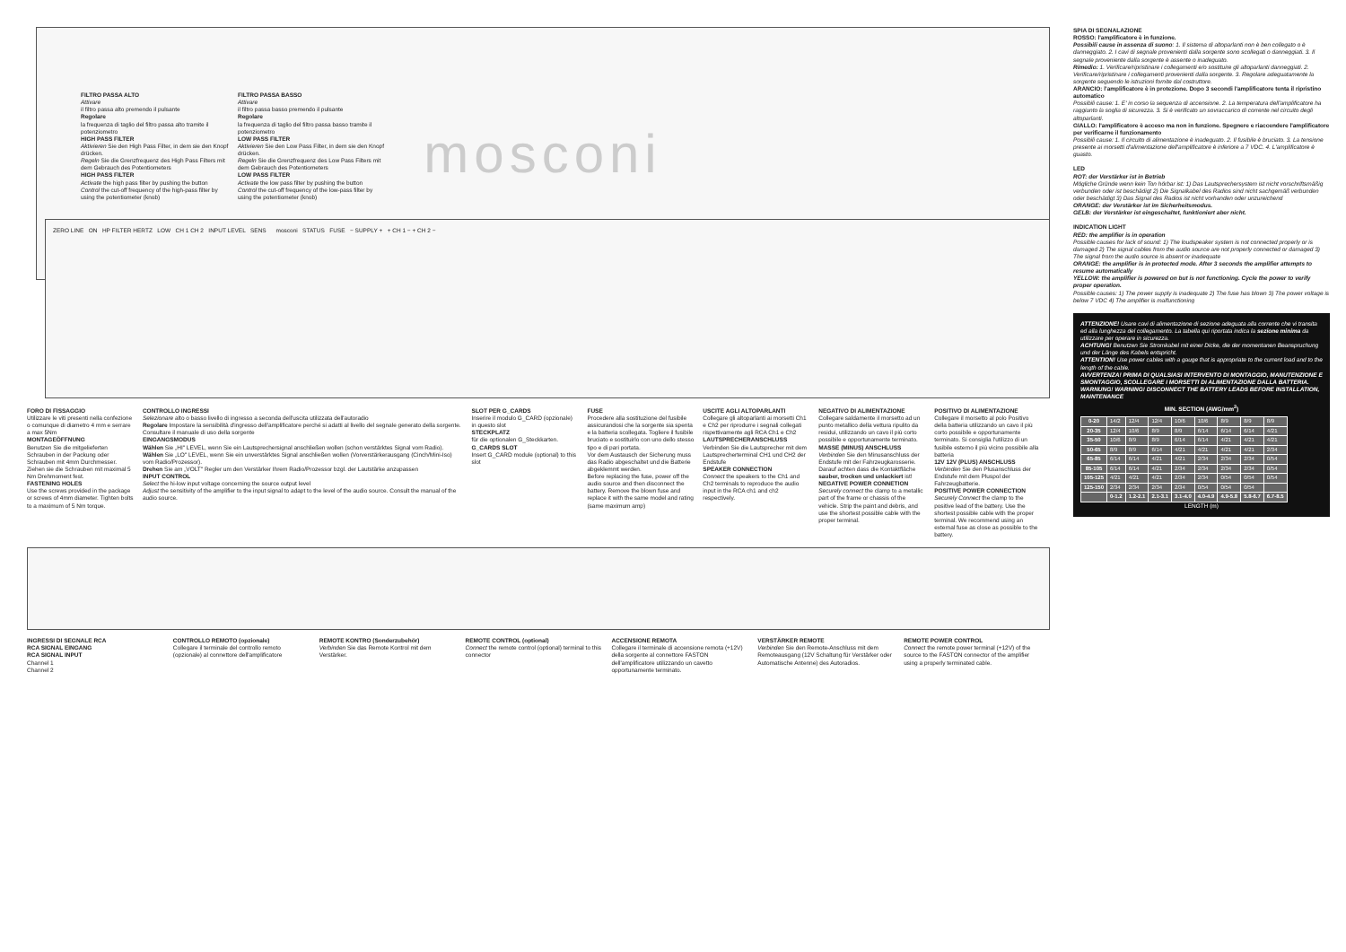mosconi
FILTRO PASSA ALTO
Attivare
il filtro passa alto premendo il pulsante
Regolare
la frequenza di taglio del filtro passa alto tramite il potenziometro
HIGH PASS FILTER
Aktivieren Sie den High Pass Filter, in dem sie den Knopf drücken.
Regeln Sie die Grenzfrequenz des High Pass Filters mit dem Gebrauch des Potentiometers
HIGH PASS FILTER
Activate the high pass filter by pushing the button
Control the cut-off frequency of the high-pass filter by using the potentiometer (knob)
FILTRO PASSA BASSO
Attivare
il filtro passa basso premendo il pulsante
Regolare
la frequenza di taglio del filtro passa basso tramite il potenziometro
LOW PASS FILTER
Aktivieren Sie den Low Pass Filter, in dem sie den Knopf drücken.
Regeln Sie die Grenzfrequenz des Low Pass Filters mit dem Gebrauch des Potentiometers
LOW PASS FILTER
Activate the low pass filter by pushing the button
Control the cut-off frequency of the low-pass filter by using the potentiometer (knob)
ZERO LINE ON HP FILTER HERTZ LOW CH 1 CH 2 INPUT LEVEL SENS mosconi STATUS FUSE − SUPPLY + + CH 1 − + CH 2 −
FORO DI FISSAGGIO
Utilizzare le viti presenti nella confezione o comunque di diametro 4 mm e serrare a max 5Nm
MONTAGEÖFFNUNG
Benutzen Sie die mitgelieferten Schrauben in der Packung oder Schrauben mit 4mm Durchmesser. Ziehen sie die Schrauben mit maximal 5 Nm Drehmoment fest.
FASTENING HOLES
Use the screws provided in the package or screws of 4mm diameter. Tighten bolts to a maximum of 5 Nm torque.
CONTROLLO INGRESSI
Selezionare alto o basso livello di ingresso a seconda dell'uscita utilizzata dell'autoradio
Regolare Impostare la sensibilità d'ingresso dell'amplificatore perché si adatti al livello del segnale generato della sorgente. Consultare il manuale di uso della sorgente
EINGANGSMODUS
Wählen Sie „HI" LEVEL, wenn Sie ein Lautsprechersignal anschließen wollen (schon verstärktes Signal vom Radio).
Wählen Sie „LO" LEVEL, wenn Sie ein unverstärktes Signal anschließen wollen (Vorverstärkerausgang (Cinch/Mini-Iso) vom Radio/Prozessor).
Drehen Sie am „VOLT" Regler um den Verstärker Ihrem Radio/Prozessor bzgl. der Lautstärke anzupassen
INPUT CONTROL
Select the hi-low input voltage concerning the source output level
Adjust the sensitivity of the amplifier to the input signal to adapt to the level of the audio source. Consult the manual of the audio source.
SLOT PER G_CARDS
Inserire il modulo G_CARD (opzionale) in questo slot
STECKPLATZ
für die optionalen G_Steckkarten.
G_CARDS SLOT
Insert G_CARD module (optional) to this slot
FUSE
Procedere alla sostituzione del fusibile assicurandosi che la sorgente sia spenta e la batteria scollegata. Togliere il fusibile bruciato e sostituirlo con uno dello stesso tipo e di pari portata.
Vor dem Austausch der Sicherung muss das Radio abgeschaltet und die Batterie abgeklemmt werden.
Before replacing the fuse, power off the audio source and then disconnect the battery. Remove the blown fuse and replace it with the same model and rating (same maximum amp)
USCITE AGLI ALTOPARLANTI
Collegare gli altoparlanti ai morsetti Ch1 e Ch2 per riprodurre i segnali collegati rispettivamente agli RCA Ch1 e Ch2
LAUTSPRECHERANSCHLUSS
Verbinden Sie die Lautsprecher mit dem Lautsprecherterminal CH1 und CH2 der Endstufe
SPEAKER CONNECTION
Connect the speakers to the Ch1 and Ch2 terminals to reproduce the audio input in the RCA ch1 and ch2 respectively.
NEGATIVO DI ALIMENTAZIONE
Collegare saldamente il morsetto ad un punto metallico della vettura ripulito da residui, utilizzando un cavo il più corto possibile e opportunamente terminato.
MASSE (MINUS) ANSCHLUSS
Verbinden Sie den Minusanschluss der Endstufe mit der Fahrzeugkarosserie. Darauf achten dass die Kontaktfläche sauber, trocken und unlackiert ist!
NEGATIVE POWER CONNETION
Securely connect the clamp to a metallic part of the frame or chassis of the vehicle. Strip the paint and debris, and use the shortest possible cable with the proper terminal.
POSITIVO DI ALIMENTAZIONE
Collegare il morsetto al polo Positivo della batteria utilizzando un cavo il più corto possibile e opportunamente terminato. Si consiglia l'utilizzo di un fusibile esterno il più vicino possibile alla batteria
12V 12V (PLUS) ANSCHLUSS
Verbinden Sie den Plusanschluss der Endstufe mit dem Pluspol der Fahrzeugbatterie.
POSITIVE POWER CONNECTION
Securely Connect the clamp to the positive lead of the battery. Use the shortest possible cable with the proper terminal. We recommend using an external fuse as close as possible to the battery.
INGRESSI DI SEGNALE RCA
RCA SIGNAL EINGANG
RCA SIGNAL INPUT
Channel 1
Channel 2
CONTROLLO REMOTO (opzionale)
Collegare il terminale del controllo remoto (opzionale) al connettore dell'amplificatore
REMOTE KONTRO (Sonderzubehör)
Verbinden Sie das Remote Kontrol mit dem Verstärker.
REMOTE CONTROL (optional)
Connect the remote control (optional) terminal to this connector
ACCENSIONE REMOTA
Collegare il terminale di accensione remota (+12V) della sorgente al connettore FASTON dell'amplificatore utilizzando un cavetto opportunamente terminato.
VERSTÄRKER REMOTE
Verbinden Sie den Remote-Anschluss mit dem Remoteausgang (12V Schaltung für Verstärker oder Automatische Antenne) des Autoradios.
REMOTE POWER CONTROL
Connect the remote power terminal (+12V) of the source to the FASTON connector of the amplifier using a properly terminated cable.
SPIA DI SEGNALAZIONE
ROSSO: l'amplificatore è in funzione.
Possibili cause in assenza di suono: 1. Il sistema di altoparlanti non è ben collegato o è danneggiato. 2. I cavi di segnale provenienti dalla sorgente sono scollegati o danneggiati. 3. Il segnale proveniente dalla sorgente è assente o inadeguato.
Rimedio: 1. Verificare/ripristinare i collegamenti e/o sostituire gli altoparlanti danneggiati. 2. Verificare/ripristinare i collegamenti provenienti dalla sorgente. 3. Regolare adeguatamente la sorgente seguendo le istruzioni fornite dal costruttore.
ARANCIO: l'amplificatore è in protezione. Dopo 3 secondi l'amplificatore tenta il ripristino automatico
Possibili cause: 1. E' in corso la sequenza di accensione. 2. La temperatura dell'amplificatore ha raggiunto la soglia di sicurezza. 3. Si è verificato un sovraccarico di corrente nel circuito degli altoparlanti.
GIALLO: l'amplificatore è acceso ma non in funzione. Spegnere e riaccendere l'amplificatore per verificarne il funzionamento
Possibili cause: 1. Il circuito di alimentazione è inadeguato. 2. Il fusibile è bruciato. 3. La tensione presente ai morsetti d'alimentazione dell'amplificatore è inferiore a 7 VDC. 4. L'amplificatore è guasto.
LED
ROT: der Verstärker ist in Betrieb
Mögliche Gründe wenn kein Ton hörbar ist: 1) Das Lautsprechersystem ist nicht vorschriftsmäßig verbunden oder ist beschädigt 2) Die Signalkabel des Radios sind nicht sachgemäß verbunden oder beschädigt 3) Das Signal des Radios ist nicht vorhanden oder unzureichend
ORANGE: der Verstärker ist im Sicherheitsmodus.
GELB: der Verstärker ist eingeschaltet, funktioniert aber nicht.
INDICATION LIGHT
RED: the amplifier is in operation
Possible causes for lack of sound: 1) The loudspeaker system is not connected properly or is damaged 2) The signal cables from the audio source are not properly connected or damaged 3) The signal from the audio source is absent or inadequate
ORANGE: the amplifier is in protected mode. After 3 seconds the amplifier attempts to resume automatically
YELLOW: the amplifier is powered on but is not functioning. Cycle the power to verify proper operation.
Possible causes: 1) The power supply is inadequate 2) The fuse has blown 3) The power voltage is below 7 VDC 4) The amplifier is malfunctioning
ATTENZIONE! Usare cavi di alimentazione di sezione adeguata alla corrente che vi transita ed alla lunghezza del collegamento. La tabella qui riportata indica la sezione minima da utilizzare per operare in sicurezza.
ACHTUNG! Benutzen Sie Stromkabel mit einer Dicke, die der momentanen Beanspruchung und der Länge des Kabels entspricht.
ATTENTION! Use power cables with a gauge that is appropriate to the current load and to the length of the cable.
AVVERTENZA! PRIMA DI QUALSIASI INTERVENTO DI MONTAGGIO, MANUTENZIONE E SMONTAGGIO, SCOLLEGARE I MORSETTI DI ALIMENTAZIONE DALLA BATTERIA. WARNUNG! WARNING! DISCONNECT THE BATTERY LEADS BEFORE INSTALLATION, MAINTENANCE
MIN. SECTION (AWG/mm<sup>2</sup>)
| 0-20 | 14/2 | 12/4 | 12/4 | 10/6 | 10/6 | 8/9 | 8/9 | 8/9 |
| 20-35 | 12/4 | 10/6 | 8/9 | 8/9 | 6/14 | 6/14 | 6/14 | 4/21 |
| 35-50 | 10/6 | 8/9 | 8/9 | 6/14 | 6/14 | 4/21 | 4/21 | 4/21 |
| 50-65 | 8/9 | 8/9 | 6/14 | 4/21 | 4/21 | 4/21 | 4/21 | 2/34 |
| 65-85 | 6/14 | 6/14 | 4/21 | 4/21 | 2/34 | 2/34 | 2/34 | 0/54 |
| 85-105 | 6/14 | 6/14 | 4/21 | 2/34 | 2/34 | 2/34 | 2/34 | 0/54 |
| 105-125 | 4/21 | 4/21 | 4/21 | 2/34 | 2/34 | 0/54 | 0/54 | 0/54 |
| 125-150 | 2/34 | 2/34 | 2/34 | 2/34 | 0/54 | 0/54 | 0/54 | |
| | 0-1.2 | 1.2-2.1 | 2.1-3.1 | 3.1-4.0 | 4.0-4.9 | 4.9-5.8 | 5.8-6.7 | 6.7-8.5 |
LENGTH (m)